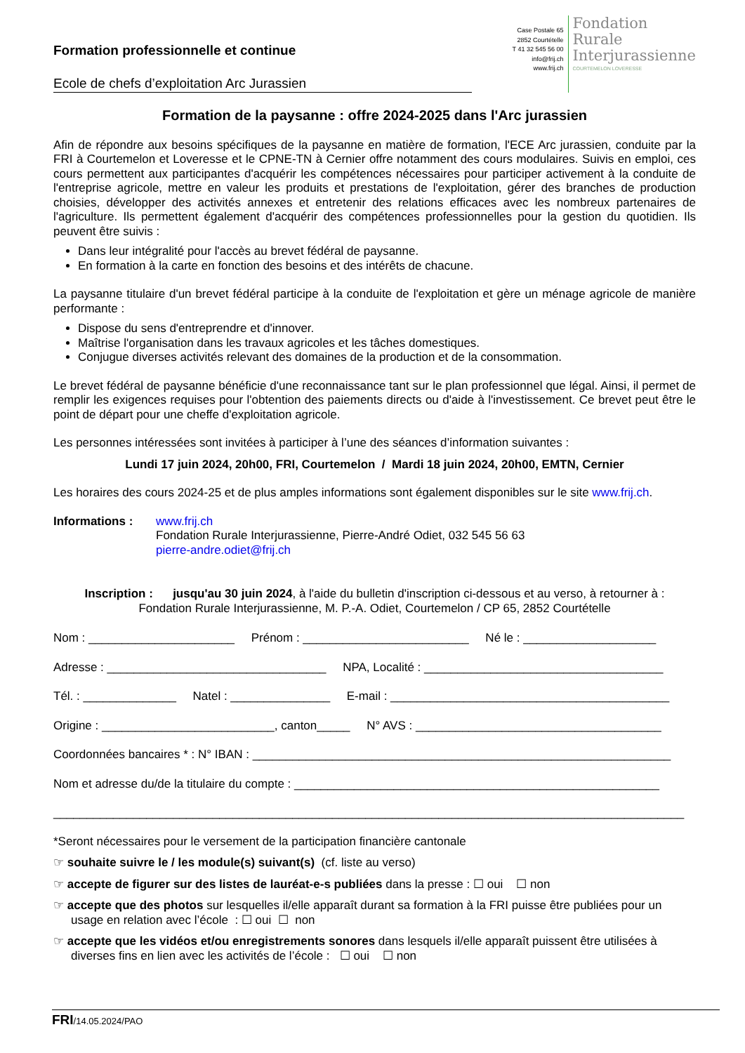Formation professionnelle et continue
Ecole de chefs d’exploitation Arc Jurassien
Case Postale 65
2852 Courtételle
T 41 32 545 56 00
info@frij.ch
www.frij.ch
Fondation
Rurale
Interjurassienne
COURTEMELON LOVERESSE
Formation de la paysanne : offre 2024-2025 dans l'Arc jurassien
Afin de répondre aux besoins spécifiques de la paysanne en matière de formation, l'ECE Arc jurassien, conduite par la FRI à Courtemelon et Loveresse et le CPNE-TN à Cernier offre notamment des cours modulaires. Suivis en emploi, ces cours permettent aux participantes d'acquérir les compétences nécessaires pour participer activement à la conduite de l'entreprise agricole, mettre en valeur les produits et prestations de l'exploitation, gérer des branches de production choisies, développer des activités annexes et entretenir des relations efficaces avec les nombreux partenaires de l'agriculture. Ils permettent également d'acquérir des compétences professionnelles pour la gestion du quotidien. Ils peuvent être suivis :
Dans leur intégralité pour l'accès au brevet fédéral de paysanne.
En formation à la carte en fonction des besoins et des intérêts de chacune.
La paysanne titulaire d'un brevet fédéral participe à la conduite de l'exploitation et gère un ménage agricole de manière performante :
Dispose du sens d'entreprendre et d'innover.
Maîtrise l'organisation dans les travaux agricoles et les tâches domestiques.
Conjugue diverses activités relevant des domaines de la production et de la consommation.
Le brevet fédéral de paysanne bénéficie d'une reconnaissance tant sur le plan professionnel que légal. Ainsi, il permet de remplir les exigences requises pour l'obtention des paiements directs ou d'aide à l'investissement. Ce brevet peut être le point de départ pour une cheffe d'exploitation agricole.
Les personnes intéressées sont invitées à participer à l’une des séances d’information suivantes :
Lundi 17 juin 2024, 20h00, FRI, Courtemelon / Mardi 18 juin 2024, 20h00, EMTN, Cernier
Les horaires des cours 2024-25 et de plus amples informations sont également disponibles sur le site www.frij.ch.
Informations : www.frij.ch
Fondation Rurale Interjurassienne, Pierre-André Odiet, 032 545 56 63
pierre-andre.odiet@frij.ch
Inscription : jusqu'au 30 juin 2024, à l'aide du bulletin d'inscription ci-dessous et au verso, à retourner à :
Fondation Rurale Interjurassienne, M. P.-A. Odiet, Courtemelon / CP 65, 2852 Courtételle
Nom : ______________________ Prénom : _________________________ Né le : ____________________
Adresse : _________________________________ NPA, Localité : ____________________________________
Tél. : ______________ Natel : _______________ E-mail : __________________________________________
Origine : __________________________, canton_____ N° AVS : _____________________________________
Coordonnées bancaires * : N° IBAN : _______________________________________________________________
Nom et adresse du/de la titulaire du compte : _______________________________________________________
_______________________________________________________________________________________________
*Seront nécessaires pour le versement de la participation financière cantonale
☞ souhaite suivre le / les module(s) suivant(s) (cf. liste au verso)
☞ accepte de figurer sur des listes de lauréat-e-s publiées dans la presse : ☐ oui ☐ non
☞ accepte que des photos sur lesquelles il/elle apparaît durant sa formation à la FRI puisse être publiées pour un usage en relation avec l’école : ☐ oui ☐ non
☞ accepte que les vidéos et/ou enregistrements sonores dans lesquels il/elle apparaît puissent être utilisées à diverses fins en lien avec les activités de l’école : ☐ oui ☐ non
FRI/14.05.2024/PAO